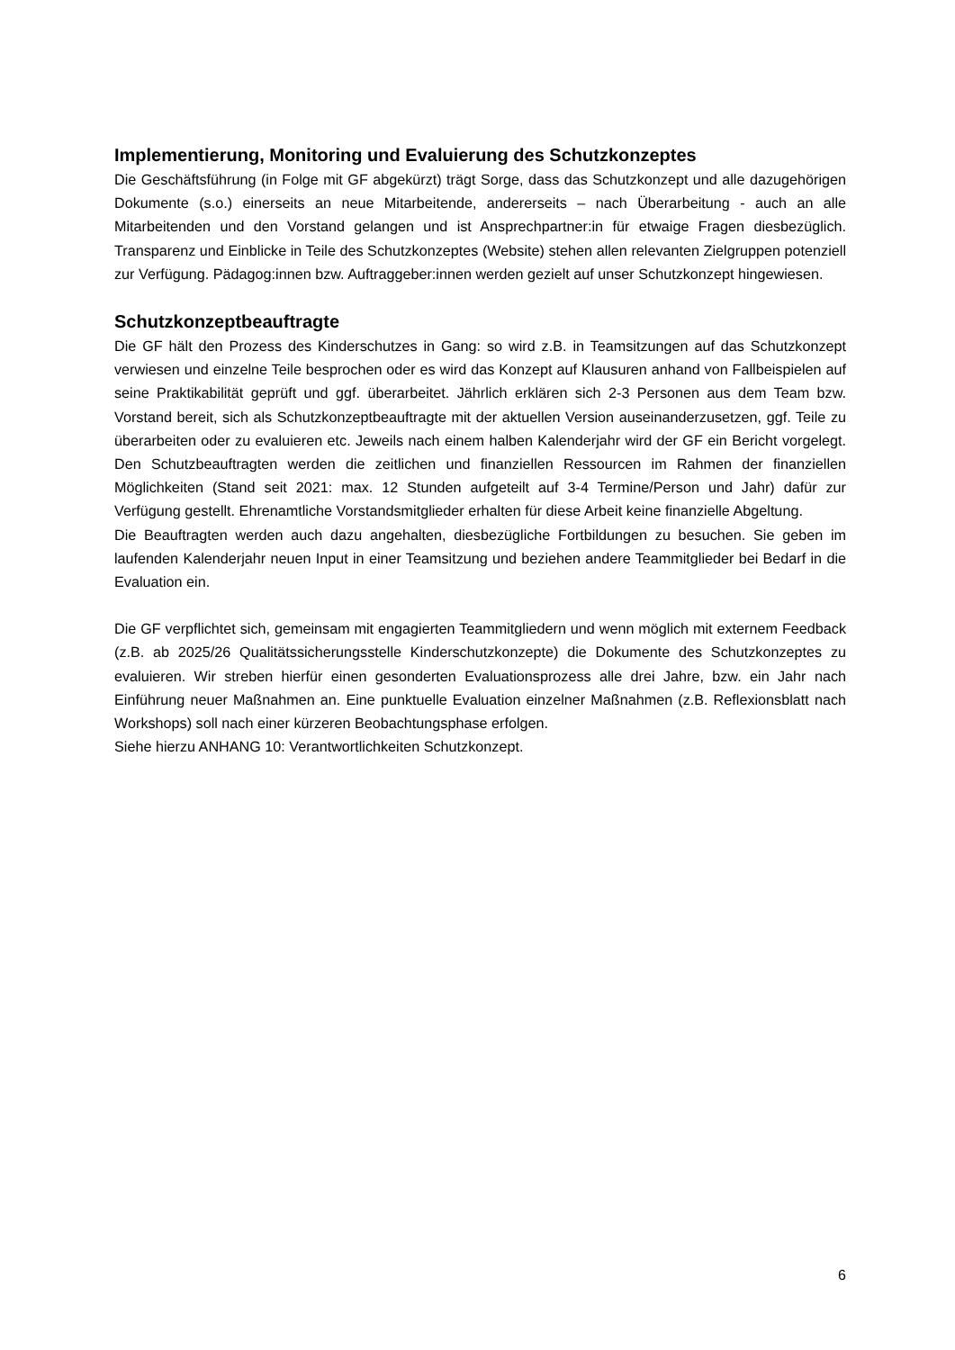Implementierung, Monitoring und Evaluierung des Schutzkonzeptes
Die Geschäftsführung (in Folge mit GF abgekürzt) trägt Sorge, dass das Schutzkonzept und alle dazugehörigen Dokumente (s.o.) einerseits an neue Mitarbeitende, andererseits – nach Überarbeitung - auch an alle Mitarbeitenden und den Vorstand gelangen und ist Ansprechpartner:in für etwaige Fragen diesbezüglich. Transparenz und Einblicke in Teile des Schutzkonzeptes (Website) stehen allen relevanten Zielgruppen potenziell zur Verfügung. Pädagog:innen bzw. Auftraggeber:innen werden gezielt auf unser Schutzkonzept hingewiesen.
Schutzkonzeptbeauftragte
Die GF hält den Prozess des Kinderschutzes in Gang: so wird z.B. in Teamsitzungen auf das Schutzkonzept verwiesen und einzelne Teile besprochen oder es wird das Konzept auf Klausuren anhand von Fallbeispielen auf seine Praktikabilität geprüft und ggf. überarbeitet. Jährlich erklären sich 2-3 Personen aus dem Team bzw. Vorstand bereit, sich als Schutzkonzeptbeauftragte mit der aktuellen Version auseinanderzusetzen, ggf. Teile zu überarbeiten oder zu evaluieren etc. Jeweils nach einem halben Kalenderjahr wird der GF ein Bericht vorgelegt. Den Schutzbeauftragten werden die zeitlichen und finanziellen Ressourcen im Rahmen der finanziellen Möglichkeiten (Stand seit 2021: max. 12 Stunden aufgeteilt auf 3-4 Termine/Person und Jahr) dafür zur Verfügung gestellt. Ehrenamtliche Vorstandsmitglieder erhalten für diese Arbeit keine finanzielle Abgeltung.
Die Beauftragten werden auch dazu angehalten, diesbezügliche Fortbildungen zu besuchen. Sie geben im laufenden Kalenderjahr neuen Input in einer Teamsitzung und beziehen andere Teammitglieder bei Bedarf in die Evaluation ein.
Die GF verpflichtet sich, gemeinsam mit engagierten Teammitgliedern und wenn möglich mit externem Feedback (z.B. ab 2025/26 Qualitätssicherungsstelle Kinderschutzkonzepte) die Dokumente des Schutzkonzeptes zu evaluieren. Wir streben hierfür einen gesonderten Evaluationsprozess alle drei Jahre, bzw. ein Jahr nach Einführung neuer Maßnahmen an. Eine punktuelle Evaluation einzelner Maßnahmen (z.B. Reflexionsblatt nach Workshops) soll nach einer kürzeren Beobachtungsphase erfolgen.
Siehe hierzu ANHANG 10: Verantwortlichkeiten Schutzkonzept.
6